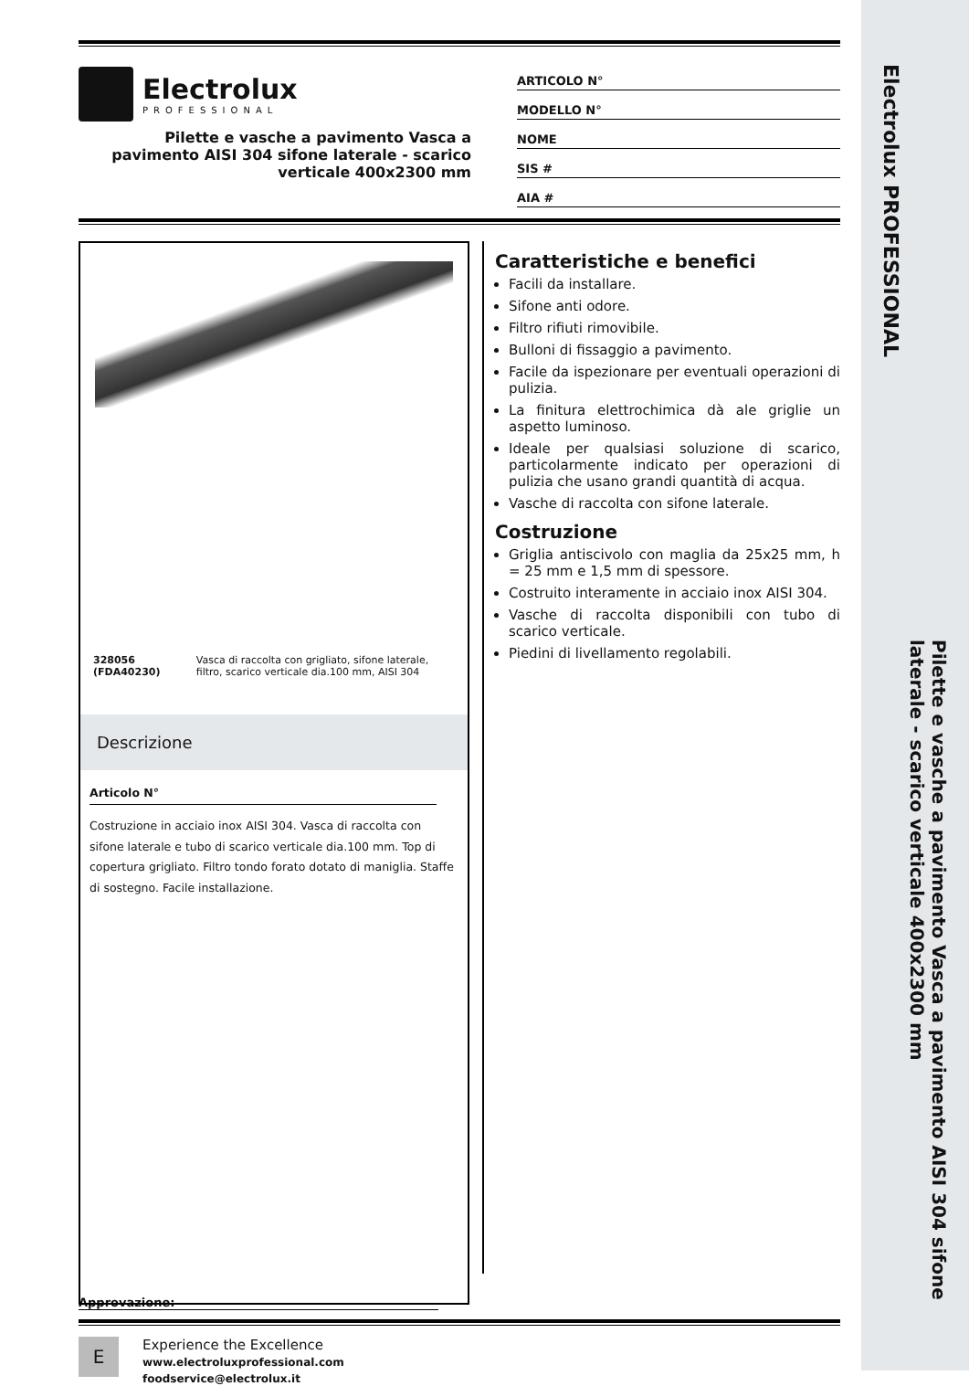Electrolux
PROFESSIONAL
Pilette e vasche a pavimento Vasca a pavimento AISI 304 sifone laterale - scarico verticale 400x2300 mm
ARTICOLO N°
MODELLO N°
NOME
SIS #
AIA #
328056 (FDA40230) Vasca di raccolta con grigliato, sifone laterale, filtro, scarico verticale dia.100 mm, AISI 304
Descrizione
Articolo N°
Costruzione in acciaio inox AISI 304. Vasca di raccolta con sifone laterale e tubo di scarico verticale dia.100 mm. Top di copertura grigliato. Filtro tondo forato dotato di maniglia. Staffe di sostegno. Facile installazione.
Caratteristiche e benefici
Facili da installare.
Sifone anti odore.
Filtro rifiuti rimovibile.
Bulloni di fissaggio a pavimento.
Facile da ispezionare per eventuali operazioni di pulizia.
La finitura elettrochimica dà ale griglie un aspetto luminoso.
Ideale per qualsiasi soluzione di scarico, particolarmente indicato per operazioni di pulizia che usano grandi quantità di acqua.
Vasche di raccolta con sifone laterale.
Costruzione
Griglia antiscivolo con maglia da 25x25 mm, h = 25 mm e 1,5 mm di spessore.
Costruito interamente in acciaio inox AISI 304.
Vasche di raccolta disponibili con tubo di scarico verticale.
Piedini di livellamento regolabili.
Approvazione:
E
Experience the Excellence
www.electroluxprofessional.com
foodservice@electrolux.it
Electrolux PROFESSIONAL
Pilette e vasche a pavimento Vasca a pavimento AISI 304 sifone laterale - scarico verticale 400x2300 mm